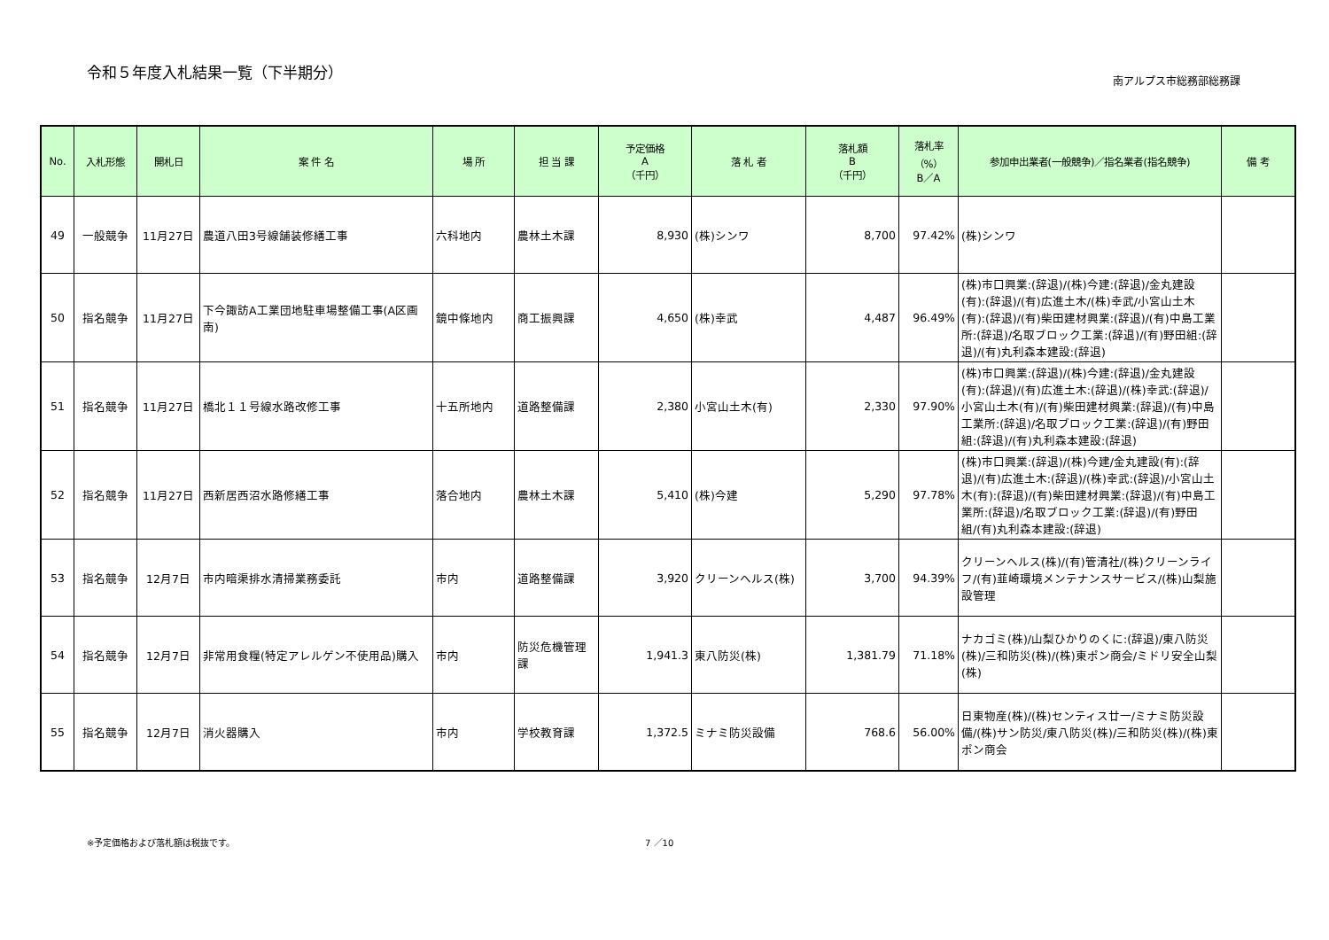令和５年度入札結果一覧（下半期分）
南アルプス市総務部総務課
| No. | 入札形態 | 開札日 | 案 件 名 | 場 所 | 担 当 課 | 予定価格 A （千円） | 落 札 者 | 落札額 B （千円） | 落札率 （%） B／A | 参加申出業者(一般競争)／指名業者(指名競争) | 備 考 |
| --- | --- | --- | --- | --- | --- | --- | --- | --- | --- | --- | --- |
| 49 | 一般競争 | 11月27日 | 農道八田3号線舗装修繕工事 | 六科地内 | 農林土木課 | 8,930 | (株)シンワ | 8,700 | 97.42% | (株)シンワ | |
| 50 | 指名競争 | 11月27日 | 下今諏訪A工業団地駐車場整備工事(A区画南) | 鏡中條地内 | 商工振興課 | 4,650 | (株)幸武 | 4,487 | 96.49% | (株)市口興業:(辞退)/(株)今建:(辞退)/金丸建設(有):(辞退)/(有)広進土木/(株)幸武/小宮山土木(有):(辞退)/(有)柴田建材興業:(辞退)/(有)中島工業所:(辞退)/名取ブロック工業:(辞退)/(有)野田組:(辞退)/(有)丸利森本建設:(辞退) | |
| 51 | 指名競争 | 11月27日 | 橋北１１号線水路改修工事 | 十五所地内 | 道路整備課 | 2,380 | 小宮山土木(有) | 2,330 | 97.90% | (株)市口興業:(辞退)/(株)今建:(辞退)/金丸建設(有):(辞退)/(有)広進土木:(辞退)/(株)幸武:(辞退)/小宮山土木(有)/(有)柴田建材興業:(辞退)/(有)中島工業所:(辞退)/名取ブロック工業:(辞退)/(有)野田組:(辞退)/(有)丸利森本建設:(辞退) | |
| 52 | 指名競争 | 11月27日 | 西新居西沼水路修繕工事 | 落合地内 | 農林土木課 | 5,410 | (株)今建 | 5,290 | 97.78% | (株)市口興業:(辞退)/(株)今建/金丸建設(有):(辞退)/(有)広進土木:(辞退)/(株)幸武:(辞退)/小宮山土木(有):(辞退)/(有)柴田建材興業:(辞退)/(有)中島工業所:(辞退)/名取ブロック工業:(辞退)/(有)野田組/(有)丸利森本建設:(辞退) | |
| 53 | 指名競争 | 12月7日 | 市内暗渠排水清掃業務委託 | 市内 | 道路整備課 | 3,920 | クリーンヘルス(株) | 3,700 | 94.39% | クリーンヘルス(株)/(有)管清社/(株)クリーンライフ/(有)韮崎環境メンテナンスサービス/(株)山梨施設管理 | |
| 54 | 指名競争 | 12月7日 | 非常用食糧(特定アレルゲン不使用品)購入 | 市内 | 防災危機管理課 | 1,941.3 | 東八防災(株) | 1,381.79 | 71.18% | ナカゴミ(株)/山梨ひかりのくに:(辞退)/東八防災(株)/三和防災(株)/(株)東ポン商会/ミドリ安全山梨(株) | |
| 55 | 指名競争 | 12月7日 | 消火器購入 | 市内 | 学校教育課 | 1,372.5 | ミナミ防災設備 | 768.6 | 56.00% | 日東物産(株)/(株)センティス廿一/ミナミ防災設備/(株)サン防災/東八防災(株)/三和防災(株)/(株)東ポン商会 | |
※予定価格および落札額は税抜です。 7 ／10